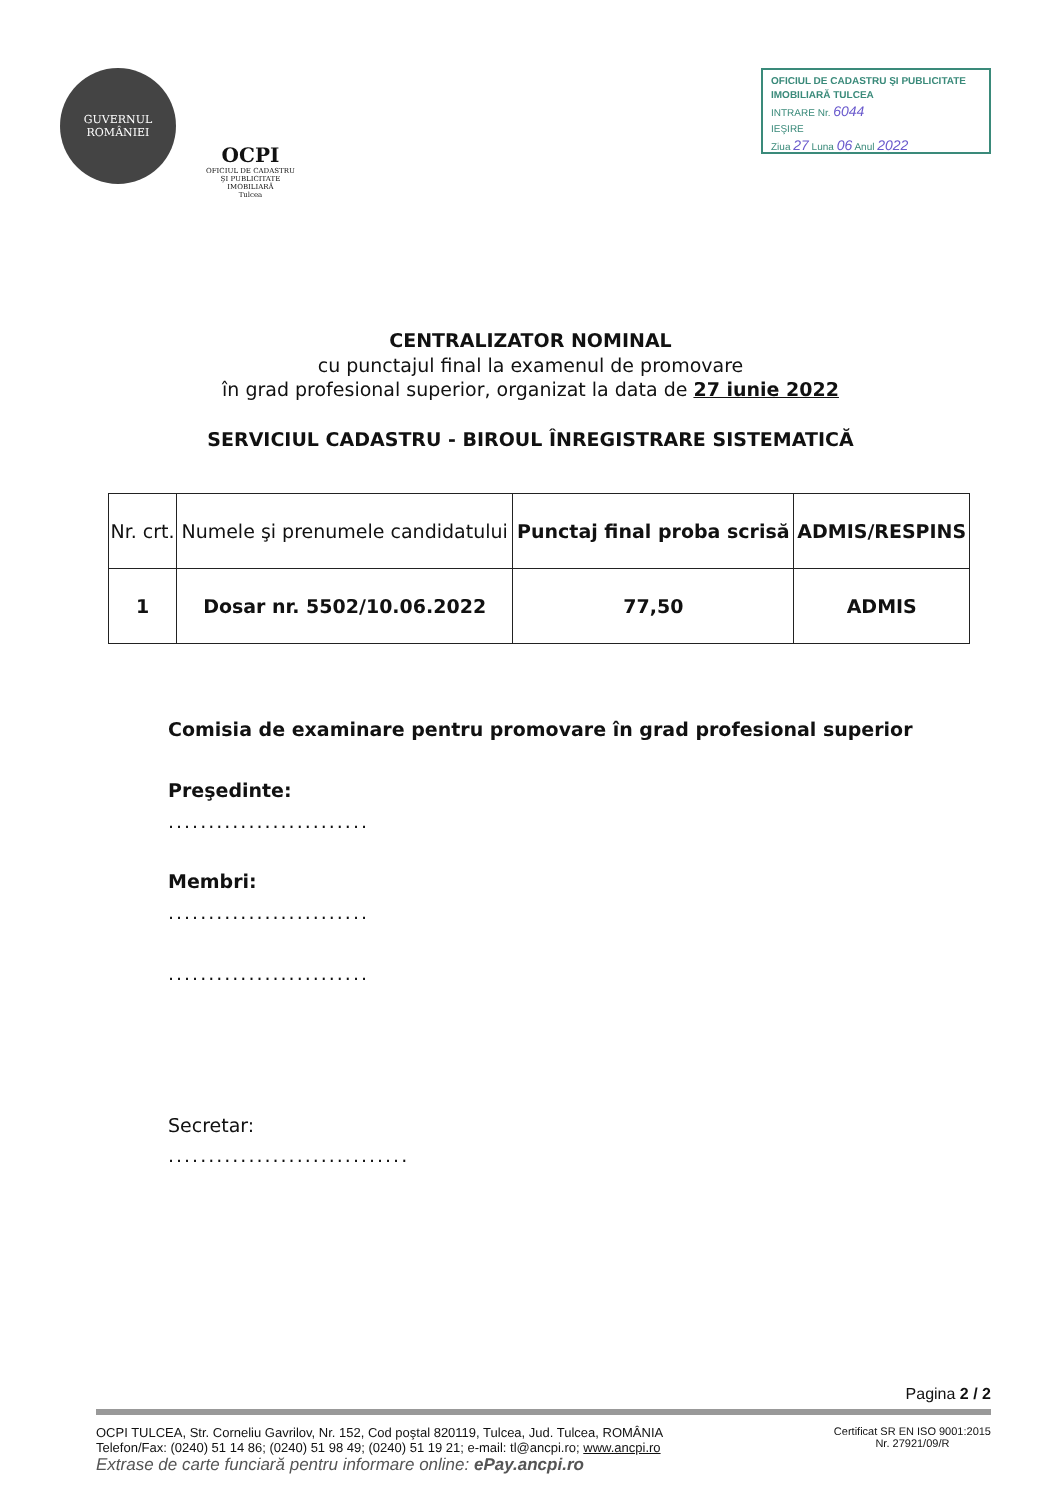GUVERNUL
ROMÂNIEI
OCPI
OFICIUL DE CADASTRU
ŞI PUBLICITATE
IMOBILIARĂ
Tulcea
OFICIUL DE CADASTRU ŞI PUBLICITATE IMOBILIARĂ TULCEA
INTRARE Nr. 6044
IEŞIRE
Ziua 27 Luna 06 Anul 2022
CENTRALIZATOR NOMINAL
cu punctajul final la examenul de promovare
în grad profesional superior, organizat la data de 27 iunie 2022
SERVICIUL CADASTRU - BIROUL ÎNREGISTRARE SISTEMATICĂ
| Nr. crt. | Numele şi prenumele candidatului | Punctaj final proba scrisă | ADMIS/RESPINS |
| --- | --- | --- | --- |
| 1 | Dosar nr. 5502/10.06.2022 | 77,50 | ADMIS |
Comisia de examinare pentru promovare în grad profesional superior
Preşedinte:
.........................
Membri:
.........................
.........................
Secretar:
..............................
Pagina 2 / 2
OCPI TULCEA, Str. Corneliu Gavrilov, Nr. 152, Cod poştal 820119, Tulcea, Jud. Tulcea, ROMÂNIA
Telefon/Fax: (0240) 51 14 86; (0240) 51 98 49; (0240) 51 19 21; e-mail: tl@ancpi.ro; www.ancpi.ro
Extrase de carte funciară pentru informare online: ePay.ancpi.ro
Certificat SR EN ISO 9001:2015
Nr. 27921/09/R